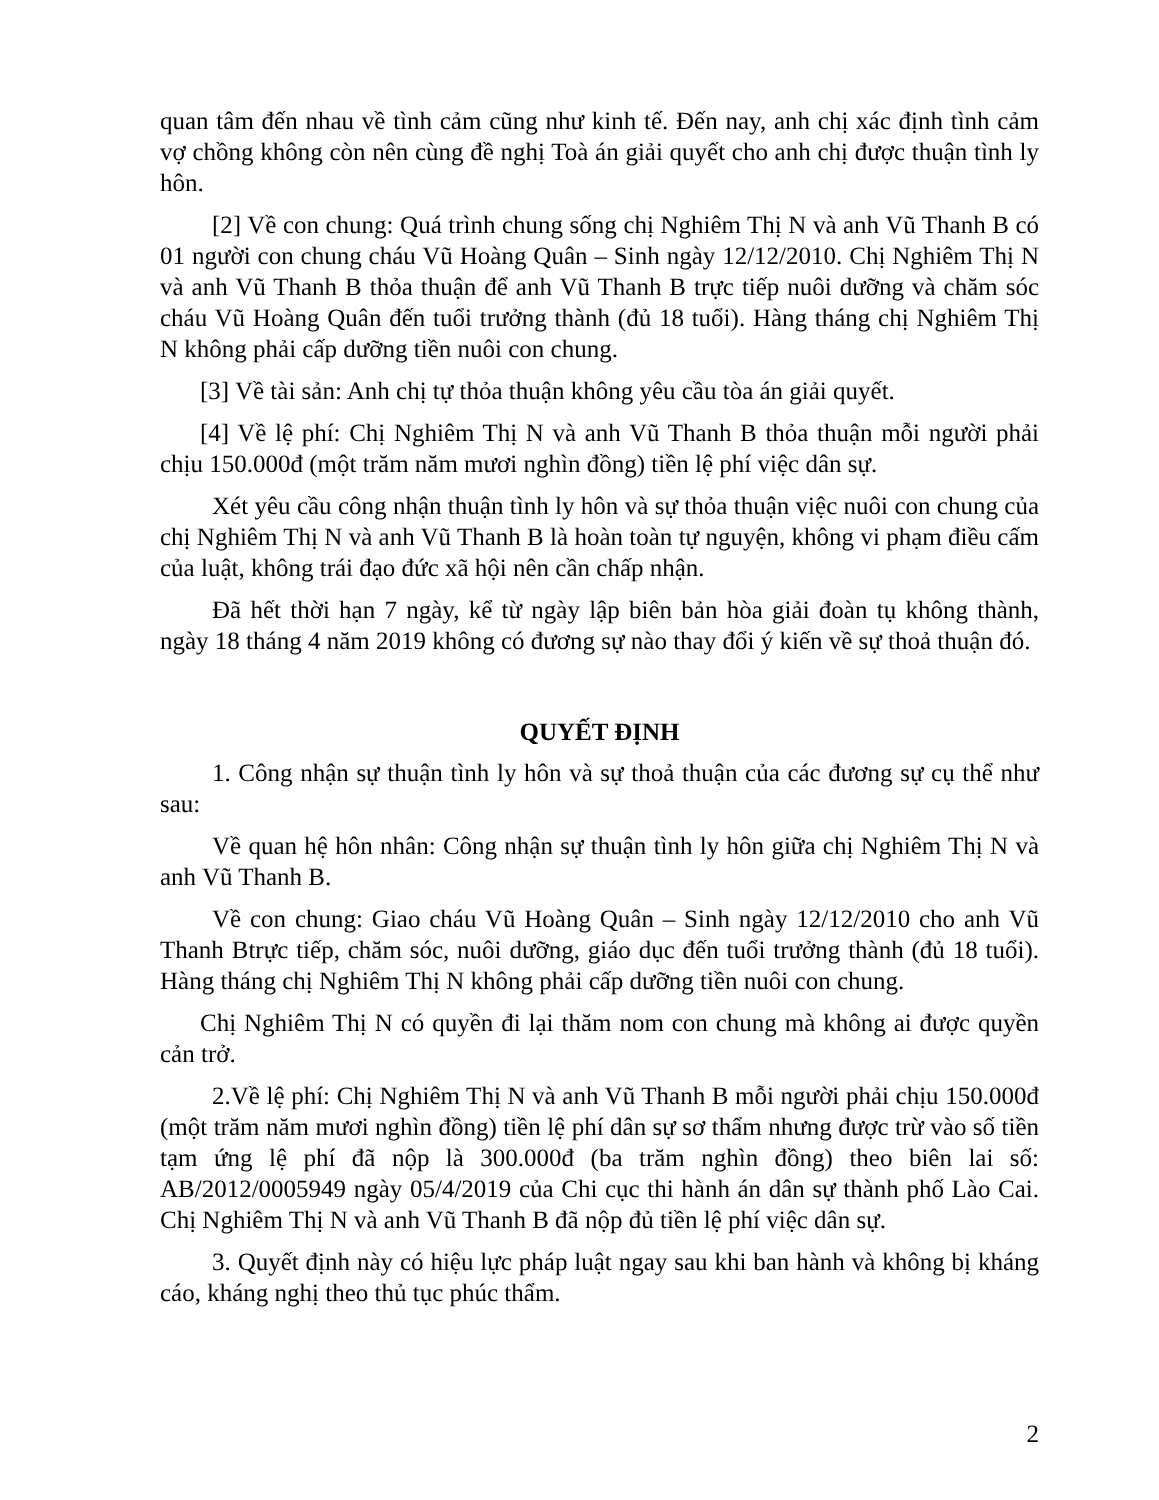quan tâm đến nhau về tình cảm cũng như kinh tế. Đến nay, anh chị xác định tình cảm vợ chồng không còn nên cùng đề nghị Toà án giải quyết cho anh chị được thuận tình ly hôn.
[2] Về con chung: Quá trình chung sống chị Nghiêm Thị N và anh Vũ Thanh B có 01 người con chung cháu Vũ Hoàng Quân – Sinh ngày 12/12/2010. Chị Nghiêm Thị N và anh Vũ Thanh B thỏa thuận để anh Vũ Thanh B trực tiếp nuôi dưỡng và chăm sóc cháu Vũ Hoàng Quân đến tuổi trưởng thành (đủ 18 tuổi). Hàng tháng chị Nghiêm Thị N không phải cấp dưỡng tiền nuôi con chung.
[3] Về tài sản: Anh chị tự thỏa thuận không yêu cầu tòa án giải quyết.
[4] Về lệ phí: Chị Nghiêm Thị N và anh Vũ Thanh B thỏa thuận mỗi người phải chịu 150.000đ (một trăm năm mươi nghìn đồng) tiền lệ phí việc dân sự.
Xét yêu cầu công nhận thuận tình ly hôn và sự thỏa thuận việc nuôi con chung của chị Nghiêm Thị N và anh Vũ Thanh B là hoàn toàn tự nguyện, không vi phạm điều cấm của luật, không trái đạo đức xã hội nên cần chấp nhận.
Đã hết thời hạn 7 ngày, kể từ ngày lập biên bản hòa giải đoàn tụ không thành, ngày 18 tháng 4 năm 2019 không có đương sự nào thay đổi ý kiến về sự thoả thuận đó.
QUYẾT ĐỊNH
1. Công nhận sự thuận tình ly hôn và sự thoả thuận của các đương sự cụ thể như sau:
Về quan hệ hôn nhân: Công nhận sự thuận tình ly hôn giữa chị Nghiêm Thị N và anh Vũ Thanh B.
Về con chung: Giao cháu Vũ Hoàng Quân – Sinh ngày 12/12/2010 cho anh Vũ Thanh Btrực tiếp, chăm sóc, nuôi dưỡng, giáo dục đến tuổi trưởng thành (đủ 18 tuổi). Hàng tháng chị Nghiêm Thị N không phải cấp dưỡng tiền nuôi con chung.
Chị Nghiêm Thị N có quyền đi lại thăm nom con chung mà không ai được quyền cản trở.
2.Về lệ phí: Chị Nghiêm Thị N và anh Vũ Thanh B mỗi người phải chịu 150.000đ (một trăm năm mươi nghìn đồng) tiền lệ phí dân sự sơ thẩm nhưng được trừ vào số tiền tạm ứng lệ phí đã nộp là 300.000đ (ba trăm nghìn đồng) theo biên lai số: AB/2012/0005949 ngày 05/4/2019 của Chi cục thi hành án dân sự thành phố Lào Cai. Chị Nghiêm Thị N và anh Vũ Thanh B đã nộp đủ tiền lệ phí việc dân sự.
3. Quyết định này có hiệu lực pháp luật ngay sau khi ban hành và không bị kháng cáo, kháng nghị theo thủ tục phúc thẩm.
2